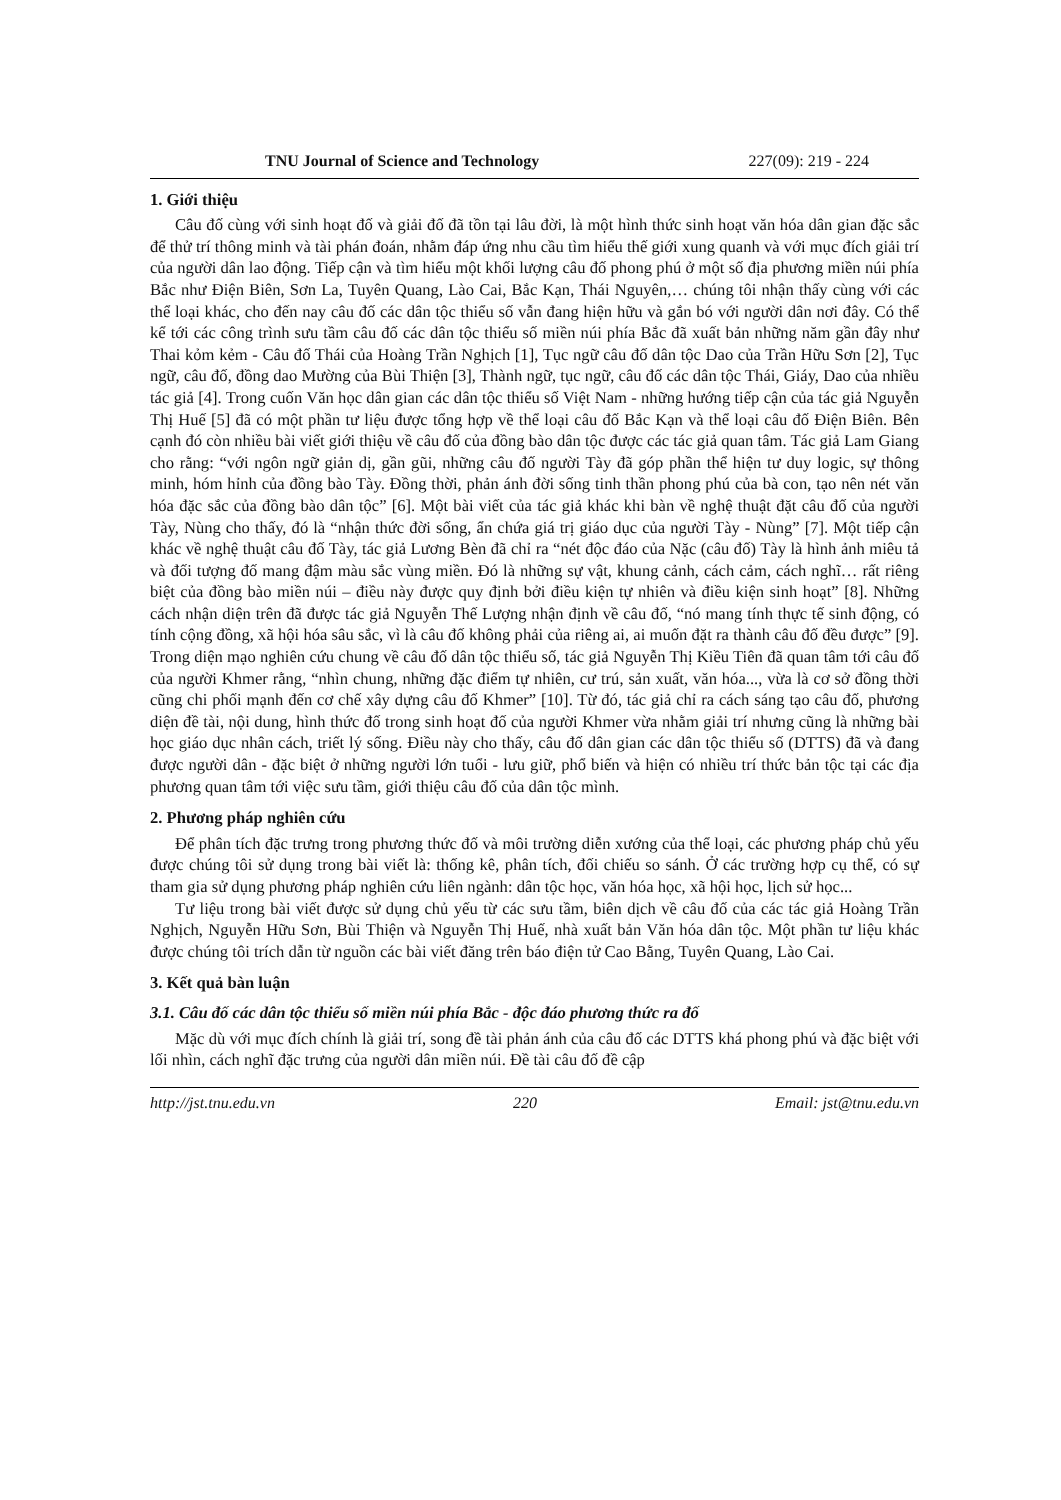TNU Journal of Science and Technology 227(09): 219 - 224
1. Giới thiệu
Câu đố cùng với sinh hoạt đố và giải đố đã tồn tại lâu đời, là một hình thức sinh hoạt văn hóa dân gian đặc sắc để thử trí thông minh và tài phán đoán, nhằm đáp ứng nhu cầu tìm hiểu thế giới xung quanh và với mục đích giải trí của người dân lao động. Tiếp cận và tìm hiểu một khối lượng câu đố phong phú ở một số địa phương miền núi phía Bắc như Điện Biên, Sơn La, Tuyên Quang, Lào Cai, Bắc Kạn, Thái Nguyên,… chúng tôi nhận thấy cùng với các thể loại khác, cho đến nay câu đố các dân tộc thiểu số vẫn đang hiện hữu và gắn bó với người dân nơi đây. Có thể kể tới các công trình sưu tầm câu đố các dân tộc thiểu số miền núi phía Bắc đã xuất bản những năm gần đây như Thai kỏm kẻm - Câu đố Thái của Hoàng Trần Nghịch [1], Tục ngữ câu đố dân tộc Dao của Trần Hữu Sơn [2], Tục ngữ, câu đố, đồng dao Mường của Bùi Thiện [3], Thành ngữ, tục ngữ, câu đố các dân tộc Thái, Giáy, Dao của nhiều tác giả [4]. Trong cuốn Văn học dân gian các dân tộc thiểu số Việt Nam - những hướng tiếp cận của tác giả Nguyễn Thị Huế [5] đã có một phần tư liệu được tổng hợp về thể loại câu đố Bắc Kạn và thể loại câu đố Điện Biên. Bên cạnh đó còn nhiều bài viết giới thiệu về câu đố của đồng bào dân tộc được các tác giả quan tâm. Tác giả Lam Giang cho rằng: “với ngôn ngữ giản dị, gần gũi, những câu đố người Tày đã góp phần thể hiện tư duy logic, sự thông minh, hóm hỉnh của đồng bào Tày. Đồng thời, phản ánh đời sống tinh thần phong phú của bà con, tạo nên nét văn hóa đặc sắc của đồng bào dân tộc” [6]. Một bài viết của tác giả khác khi bàn về nghệ thuật đặt câu đố của người Tày, Nùng cho thấy, đó là “nhận thức đời sống, ẩn chứa giá trị giáo dục của người Tày - Nùng” [7]. Một tiếp cận khác về nghệ thuật câu đố Tày, tác giả Lương Bèn đã chỉ ra “nét độc đáo của Nặc (câu đố) Tày là hình ảnh miêu tả và đối tượng đố mang đậm màu sắc vùng miền. Đó là những sự vật, khung cảnh, cách cảm, cách nghĩ… rất riêng biệt của đồng bào miền núi – điều này được quy định bởi điều kiện tự nhiên và điều kiện sinh hoạt” [8]. Những cách nhận diện trên đã được tác giả Nguyễn Thế Lượng nhận định về câu đố, “nó mang tính thực tế sinh động, có tính cộng đồng, xã hội hóa sâu sắc, vì là câu đố không phải của riêng ai, ai muốn đặt ra thành câu đố đều được” [9]. Trong diện mạo nghiên cứu chung về câu đố dân tộc thiểu số, tác giả Nguyễn Thị Kiều Tiên đã quan tâm tới câu đố của người Khmer rằng, “nhìn chung, những đặc điểm tự nhiên, cư trú, sản xuất, văn hóa..., vừa là cơ sở đồng thời cũng chi phối mạnh đến cơ chế xây dựng câu đố Khmer” [10]. Từ đó, tác giả chỉ ra cách sáng tạo câu đố, phương diện đề tài, nội dung, hình thức đố trong sinh hoạt đố của người Khmer vừa nhằm giải trí nhưng cũng là những bài học giáo dục nhân cách, triết lý sống. Điều này cho thấy, câu đố dân gian các dân tộc thiểu số (DTTS) đã và đang được người dân - đặc biệt ở những người lớn tuổi - lưu giữ, phổ biến và hiện có nhiều trí thức bản tộc tại các địa phương quan tâm tới việc sưu tầm, giới thiệu câu đố của dân tộc mình.
2. Phương pháp nghiên cứu
Để phân tích đặc trưng trong phương thức đố và môi trường diễn xướng của thể loại, các phương pháp chủ yếu được chúng tôi sử dụng trong bài viết là: thống kê, phân tích, đối chiếu so sánh. Ở các trường hợp cụ thể, có sự tham gia sử dụng phương pháp nghiên cứu liên ngành: dân tộc học, văn hóa học, xã hội học, lịch sử học...
Tư liệu trong bài viết được sử dụng chủ yếu từ các sưu tầm, biên dịch về câu đố của các tác giả Hoàng Trần Nghịch, Nguyễn Hữu Sơn, Bùi Thiện và Nguyễn Thị Huế, nhà xuất bản Văn hóa dân tộc. Một phần tư liệu khác được chúng tôi trích dẫn từ nguồn các bài viết đăng trên báo điện tử Cao Bằng, Tuyên Quang, Lào Cai.
3. Kết quả bàn luận
3.1. Câu đố các dân tộc thiểu số miền núi phía Bắc - độc đáo phương thức ra đố
Mặc dù với mục đích chính là giải trí, song đề tài phản ánh của câu đố các DTTS khá phong phú và đặc biệt với lối nhìn, cách nghĩ đặc trưng của người dân miền núi. Đề tài câu đố đề cập
http://jst.tnu.edu.vn 220 Email: jst@tnu.edu.vn